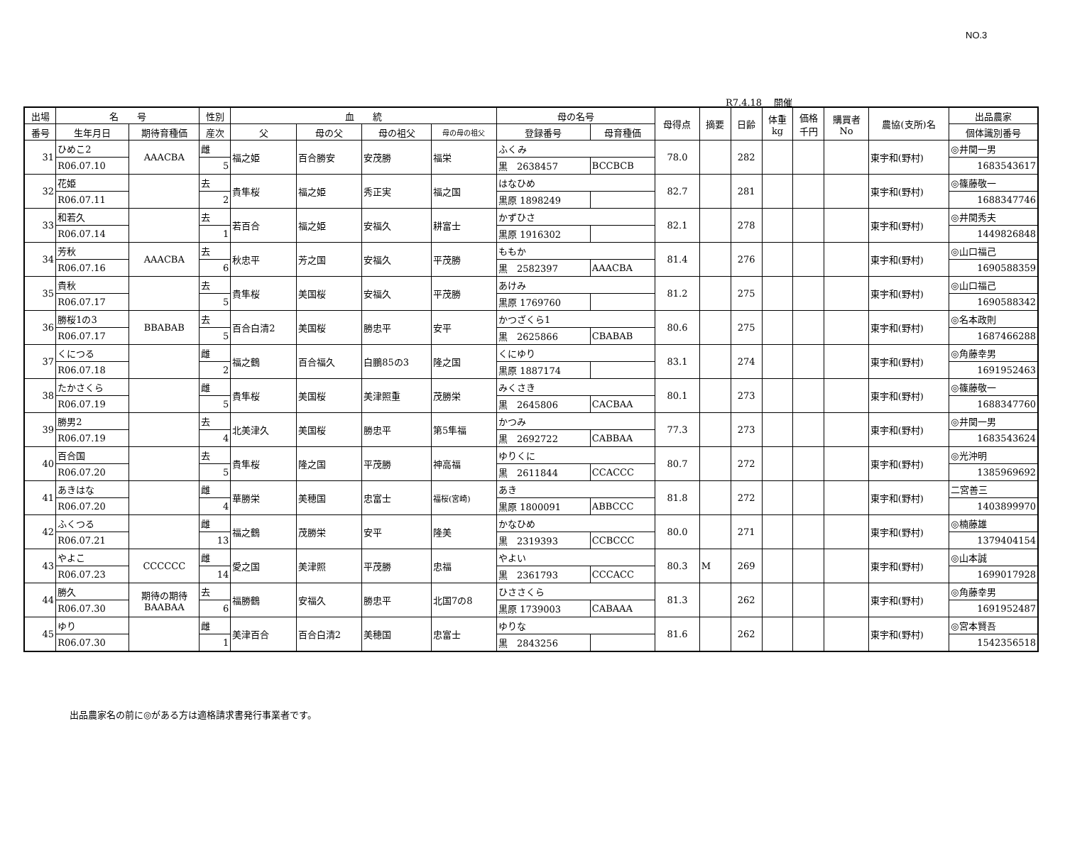NO.3
R7.4.18　 開催
| 出場 | 名 号 | | 性別 | 血 統 | | | | 母の名号 | | 母得点 | 摘要 | 日齢 | 体重 kg | 価格 千円 | 購買者 No | 農協(支所)名 | 出品農家 |
| --- | --- | --- | --- | --- | --- | --- | --- | --- | --- | --- | --- | --- | --- | --- | --- | --- | --- |
| 番号 | 生年月日 | 期待育種価 | 産次 | 父 | 母の父 | 母の祖父 | 母の母の祖父 | 登録番号 | 母育種価 | | | | | | | | 個体識別番号 |
| 31 | ひめこ2 | AAACBA | 雌 | 福之姫 | 百合勝安 | 安茂勝 | 福栄 | ふくみ | | 78.0 | | 282 | | | | 東宇和(野村) | ◎井関一男 |
| | R06.07.10 | | 5 | | | | | 黒 2638457 | BCCBCB | | | | | | | | 1683543617 |
| 32 | 花姫 | | 去 | 貴隼桜 | 福之姫 | 秀正実 | 福之国 | はなひめ | | 82.7 | | 281 | | | | 東宇和(野村) | ◎篠藤敬一 |
| | R06.07.11 | | 2 | | | | | 黒原 1898249 | | | | | | | | | 1688347746 |
| 33 | 和若久 | | 去 | 若百合 | 福之姫 | 安福久 | 耕富士 | かずひさ | | 82.1 | | 278 | | | | 東宇和(野村) | ◎井関秀夫 |
| | R06.07.14 | | 1 | | | | | 黒原 1916302 | | | | | | | | | 1449826848 |
| 34 | 芳秋 | AAACBA | 去 | 秋忠平 | 芳之国 | 安福久 | 平茂勝 | ももか | | 81.4 | | 276 | | | | 東宇和(野村) | ◎山口福己 |
| | R06.07.16 | | 6 | | | | | 黒 2582397 | AAACBA | | | | | | | | 1690588359 |
| 35 | 貴秋 | | 去 | 貴隼桜 | 美国桜 | 安福久 | 平茂勝 | あけみ | | 81.2 | | 275 | | | | 東宇和(野村) | ◎山口福己 |
| | R06.07.17 | | 5 | | | | | 黒原 1769760 | | | | | | | | | 1690588342 |
| 36 | 勝桜1の3 | BBABAB | 去 | 百合白清2 | 美国桜 | 勝忠平 | 安平 | かつざくら1 | | 80.6 | | 275 | | | | 東宇和(野村) | ◎名本政則 |
| | R06.07.17 | | 5 | | | | | 黒 2625866 | CBABAB | | | | | | | | 1687466288 |
| 37 | くにつる | | 雌 | 福之鶴 | 百合福久 | 白鵬85の3 | 隆之国 | くにゆり | | 83.1 | | 274 | | | | 東宇和(野村) | ◎角藤幸男 |
| | R06.07.18 | | 2 | | | | | 黒原 1887174 | | | | | | | | | 1691952463 |
| 38 | たかさくら | | 雌 | 貴隼桜 | 美国桜 | 美津照重 | 茂勝栄 | みくさき | | 80.1 | | 273 | | | | 東宇和(野村) | ◎篠藤敬一 |
| | R06.07.19 | | 5 | | | | | 黒 2645806 | CACBAA | | | | | | | | 1688347760 |
| 39 | 勝男2 | | 去 | 北美津久 | 美国桜 | 勝忠平 | 第5隼福 | かつみ | | 77.3 | | 273 | | | | 東宇和(野村) | ◎井関一男 |
| | R06.07.19 | | 4 | | | | | 黒 2692722 | CABBAA | | | | | | | | 1683543624 |
| 40 | 百合国 | | 去 | 貴隼桜 | 隆之国 | 平茂勝 | 神高福 | ゆりくに | | 80.7 | | 272 | | | | 東宇和(野村) | ◎光沖明 |
| | R06.07.20 | | 5 | | | | | 黒 2611844 | CCACCC | | | | | | | | 1385969692 |
| 41 | あきはな | | 雌 | 華勝栄 | 美穂国 | 忠富士 | 福桜(宮崎) | あき | | 81.8 | | 272 | | | | 東宇和(野村) | 二宮善三 |
| | R06.07.20 | | 4 | | | | | 黒原 1800091 | ABBCCC | | | | | | | | 1403899970 |
| 42 | ふくつる | | 雌 | 福之鶴 | 茂勝栄 | 安平 | 隆美 | かなひめ | | 80.0 | | 271 | | | | 東宇和(野村) | ◎楠藤雄 |
| | R06.07.21 | | 13 | | | | | 黒 2319393 | CCBCCC | | | | | | | | 1379404154 |
| 43 | やよこ | CCCCCC | 雌 | 愛之国 | 美津照 | 平茂勝 | 忠福 | やよい | | 80.3 | M | 269 | | | | 東宇和(野村) | ◎山本誠 |
| | R06.07.23 | | 14 | | | | | 黒 2361793 | CCCACC | | | | | | | | 1699017928 |
| 44 | 勝久 | 期待の期待 BAABAA | 去 | 福勝鶴 | 安福久 | 勝忠平 | 北国7の8 | ひささくら | | 81.3 | | 262 | | | | 東宇和(野村) | ◎角藤幸男 |
| | R06.07.30 | | 6 | | | | | 黒原 1739003 | CABAAA | | | | | | | | 1691952487 |
| 45 | ゆり | | 雌 | 美津百合 | 百合白清2 | 美穂国 | 忠富士 | ゆりな | | 81.6 | | 262 | | | | 東宇和(野村) | ◎宮本賢吾 |
| | R06.07.30 | | 1 | | | | | 黒 2843256 | | | | | | | | | 1542356518 |
出品農家名の前に◎がある方は適格請求書発行事業者です。